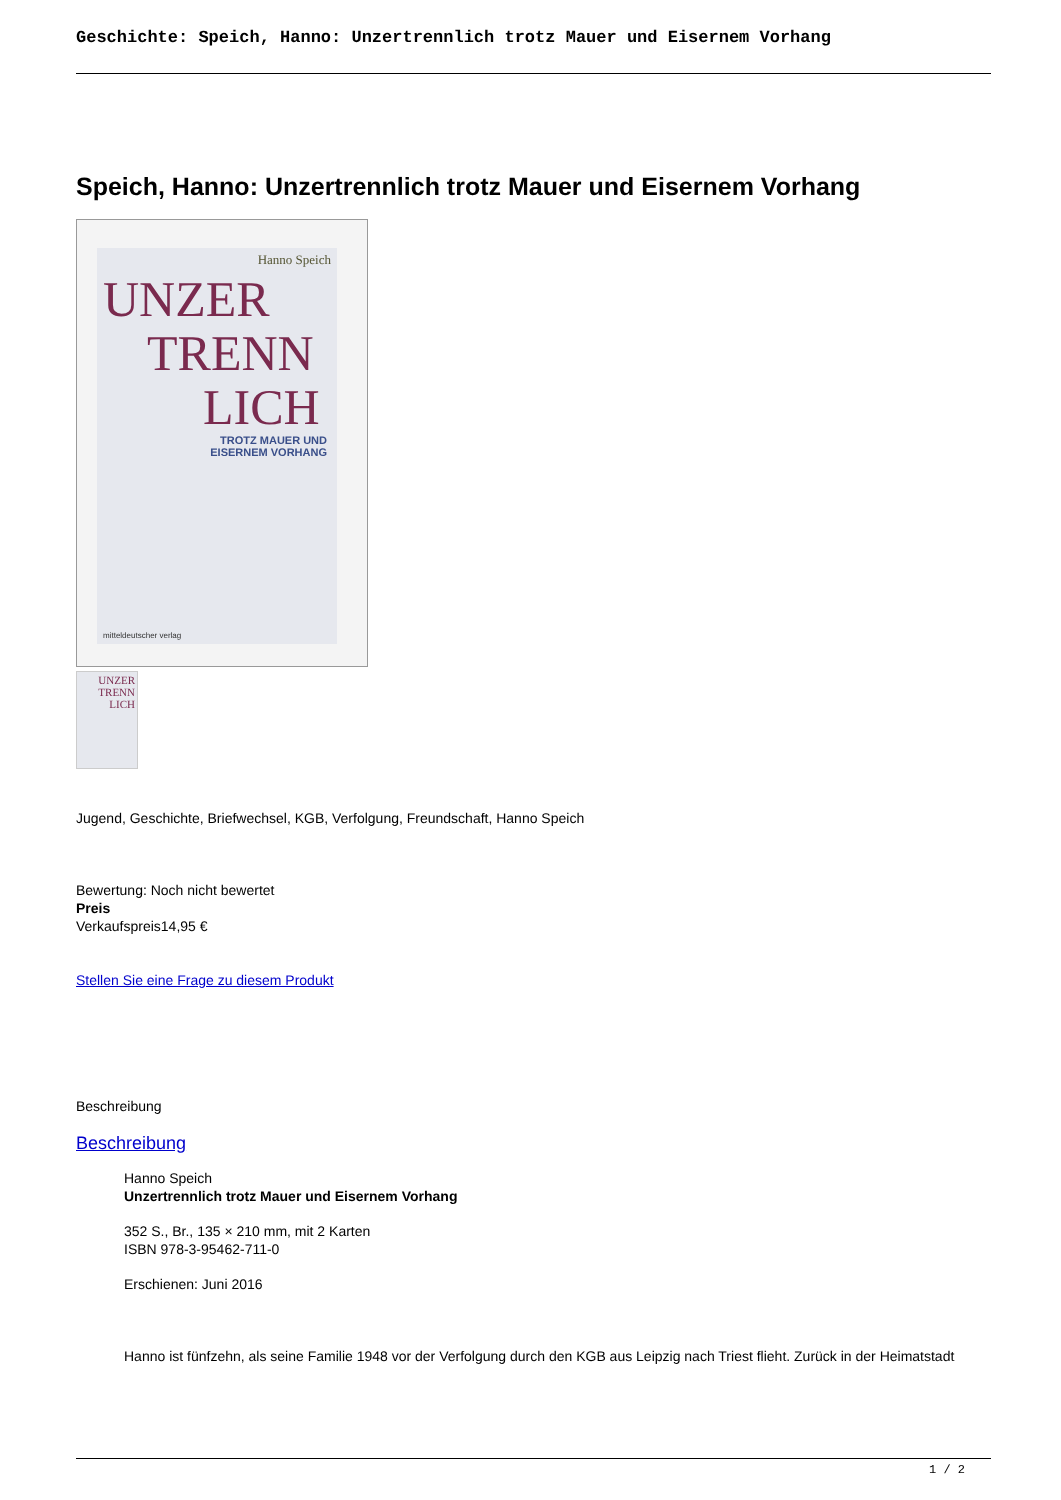Geschichte: Speich, Hanno: Unzertrennlich trotz Mauer und Eisernem Vorhang
Speich, Hanno: Unzertrennlich trotz Mauer und Eisernem Vorhang
Hanno Speich
UNZER
TRENN
LICH
TROTZ MAUER UND
EISERNEM VORHANG
mitteldeutscher verlag
UNZER
TRENN
LICH
Jugend, Geschichte, Briefwechsel, KGB, Verfolgung, Freundschaft, Hanno Speich
Bewertung: Noch nicht bewertet
Preis
Verkaufspreis14,95 €
Stellen Sie eine Frage zu diesem Produkt
Beschreibung
Beschreibung
Hanno Speich
Unzertrennlich trotz Mauer und Eisernem Vorhang
352 S., Br., 135 × 210 mm, mit 2 Karten
ISBN 978-3-95462-711-0
Erschienen: Juni 2016
Hanno ist fünfzehn, als seine Familie 1948 vor der Verfolgung durch den KGB aus Leipzig nach Triest flieht. Zurück in der Heimatstadt
1 / 2